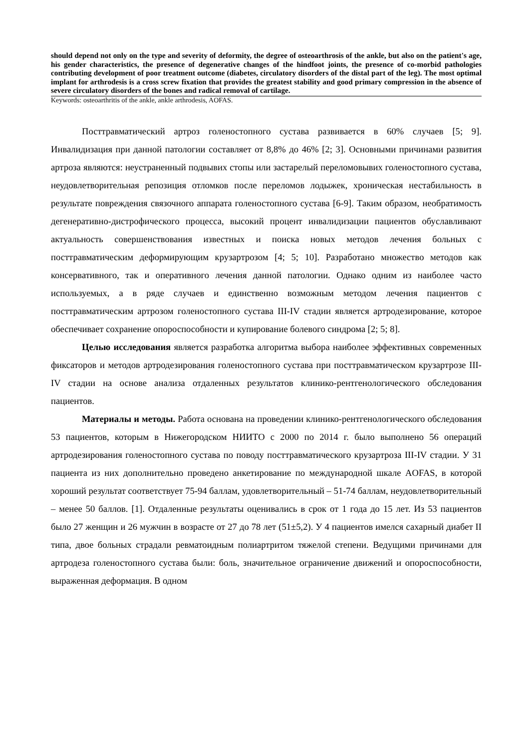should depend not only on the type and severity of deformity, the degree of osteoarthrosis of the ankle, but also on the patient's age, his gender characteristics, the presence of degenerative changes of the hindfoot joints, the presence of co-morbid pathologies contributing development of poor treatment outcome (diabetes, circulatory disorders of the distal part of the leg). The most optimal implant for arthrodesis is a cross screw fixation that provides the greatest stability and good primary compression in the absence of severe circulatory disorders of the bones and radical removal of cartilage.
Keywords: osteoarthritis of the ankle, ankle arthrodesis, AOFAS.
Посттравматический артроз голеностопного сустава развивается в 60% случаев [5; 9]. Инвалидизация при данной патологии составляет от 8,8% до 46% [2; 3]. Основными причинами развития артроза являются: неустраненный подвывих стопы или застарелый переломовывих голеностопного сустава, неудовлетворительная репозиция отломков после переломов лодыжек, хроническая нестабильность в результате повреждения связочного аппарата голеностопного сустава [6-9]. Таким образом, необратимость дегенеративно-дистрофического процесса, высокий процент инвалидизации пациентов обуславливают актуальность совершенствования известных и поиска новых методов лечения больных с посттравматическим деформирующим крузартрозом [4; 5; 10]. Разработано множество методов как консервативного, так и оперативного лечения данной патологии. Однако одним из наиболее часто используемых, а в ряде случаев и единственно возможным методом лечения пациентов с посттравматическим артрозом голеностопного сустава III-IV стадии является артродезирование, которое обеспечивает сохранение опороспособности и купирование болевого синдрома [2; 5; 8].
Целью исследования является разработка алгоритма выбора наиболее эффективных современных фиксаторов и методов артродезирования голеностопного сустава при посттравматическом крузартрозе III-IV стадии на основе анализа отдаленных результатов клинико-рентгенологического обследования пациентов.
Материалы и методы. Работа основана на проведении клинико-рентгенологического обследования 53 пациентов, которым в Нижегородском НИИТО с 2000 по 2014 г. было выполнено 56 операций артродезирования голеностопного сустава по поводу посттравматического крузартроза III-IV стадии. У 31 пациента из них дополнительно проведено анкетирование по международной шкале AOFAS, в которой хороший результат соответствует 75-94 баллам, удовлетворительный – 51-74 баллам, неудовлетворительный – менее 50 баллов. [1]. Отдаленные результаты оценивались в срок от 1 года до 15 лет. Из 53 пациентов было 27 женщин и 26 мужчин в возрасте от 27 до 78 лет (51±5,2). У 4 пациентов имелся сахарный диабет II типа, двое больных страдали ревматоидным полиартритом тяжелой степени. Ведущими причинами для артродеза голеностопного сустава были: боль, значительное ограничение движений и опороспособности, выраженная деформация. В одном